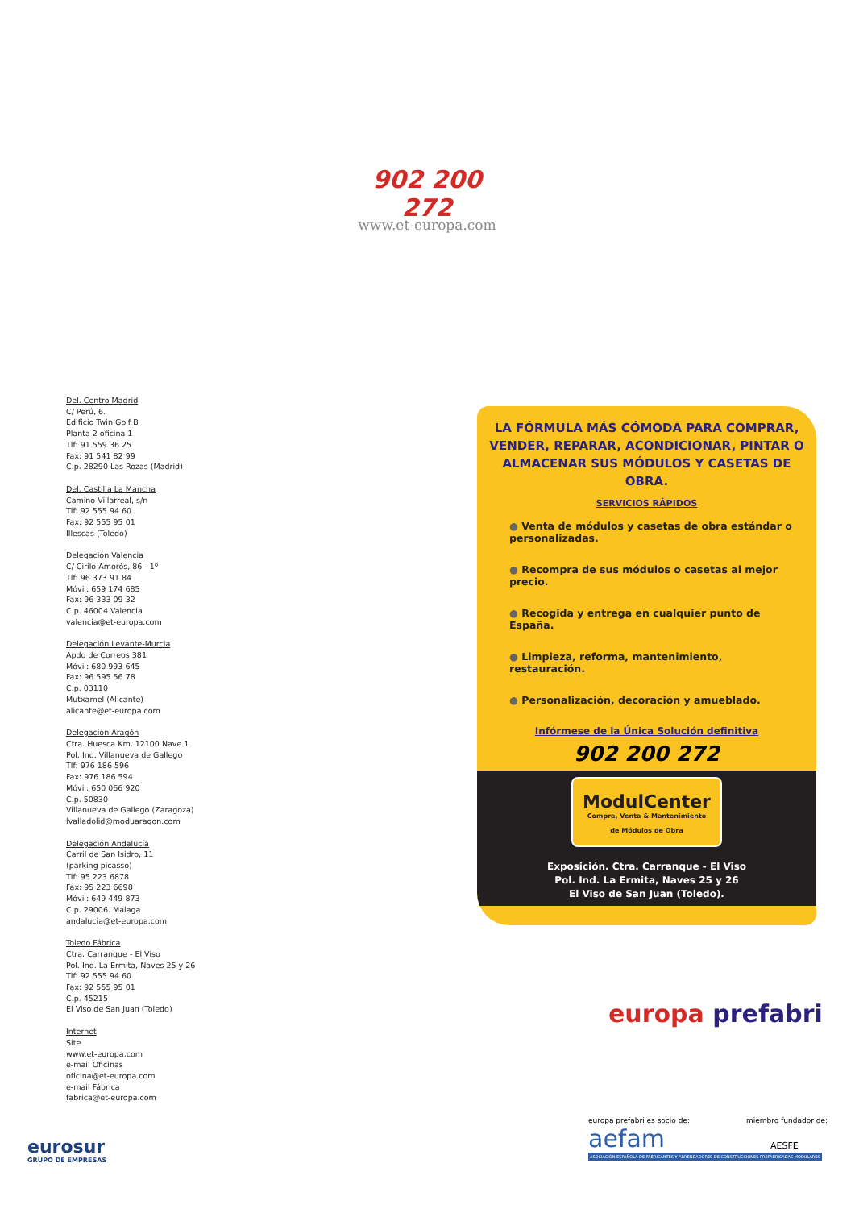902 200 272
www.et-europa.com
Del. Centro Madrid
C/ Perú, 6.
Edificio Twin Golf B
Planta 2 oficina 1
Tlf: 91 559 36 25
Fax: 91 541 82 99
C.p. 28290 Las Rozas (Madrid)
Del. Castilla La Mancha
Camino Villarreal, s/n
Tlf: 92 555 94 60
Fax: 92 555 95 01
Illescas (Toledo)
Delegación Valencia
C/ Cirilo Amorós, 86 - 1º
Tlf: 96 373 91 84
Móvil: 659 174 685
Fax: 96 333 09 32
C.p. 46004 Valencia
valencia@et-europa.com
Delegación Levante-Murcia
Apdo de Correos 381
Móvil: 680 993 645
Fax: 96 595 56 78
C.p. 03110
Mutxamel (Alicante)
alicante@et-europa.com
Delegación Aragón
Ctra. Huesca Km. 12100 Nave 1
Pol. Ind. Villanueva de Gallego
Tlf: 976 186 596
Fax: 976 186 594
Móvil: 650 066 920
C.p. 50830
Villanueva de Gallego (Zaragoza)
lvalladolid@moduaragon.com
Delegación Andalucía
Carril de San Isidro, 11
(parking picasso)
Tlf: 95 223 6878
Fax: 95 223 6698
Móvil: 649 449 873
C.p. 29006. Málaga
andalucia@et-europa.com
Toledo Fábrica
Ctra. Carranque - El Viso
Pol. Ind. La Ermita, Naves 25 y 26
Tlf: 92 555 94 60
Fax: 92 555 95 01
C.p. 45215
El Viso de San Juan (Toledo)
Internet
Site
www.et-europa.com
e-mail Oficinas
oficina@et-europa.com
e-mail Fábrica
fabrica@et-europa.com
LA FÓRMULA MÁS CÓMODA PARA COMPRAR, VENDER, REPARAR, ACONDICIONAR, PINTAR O ALMACENAR SUS MÓDULOS Y CASETAS DE OBRA.
SERVICIOS RÁPIDOS
● Venta de módulos y casetas de obra estándar o personalizadas.
● Recompra de sus módulos o casetas al mejor precio.
● Recogida y entrega en cualquier punto de España.
● Limpieza, reforma, mantenimiento, restauración.
● Personalización, decoración y amueblado.
Infórmese de la Única Solución definitiva
902 200 272
ModulCenter Compra, Venta & Mantenimiento
de Módulos de Obra
Exposición. Ctra. Carranque - El Viso
Pol. Ind. La Ermita, Naves 25 y 26
El Viso de San Juan (Toledo).
europa prefabri
europa prefabri es socio de:
aefam
ASOCIACIÓN ESPAÑOLA DE FABRICANTES Y ARRENDADORES DE CONSTRUCCIONES PREFABRICADAS MODULARES
miembro fundador de:
AESFE
eurosur
GRUPO DE EMPRESAS